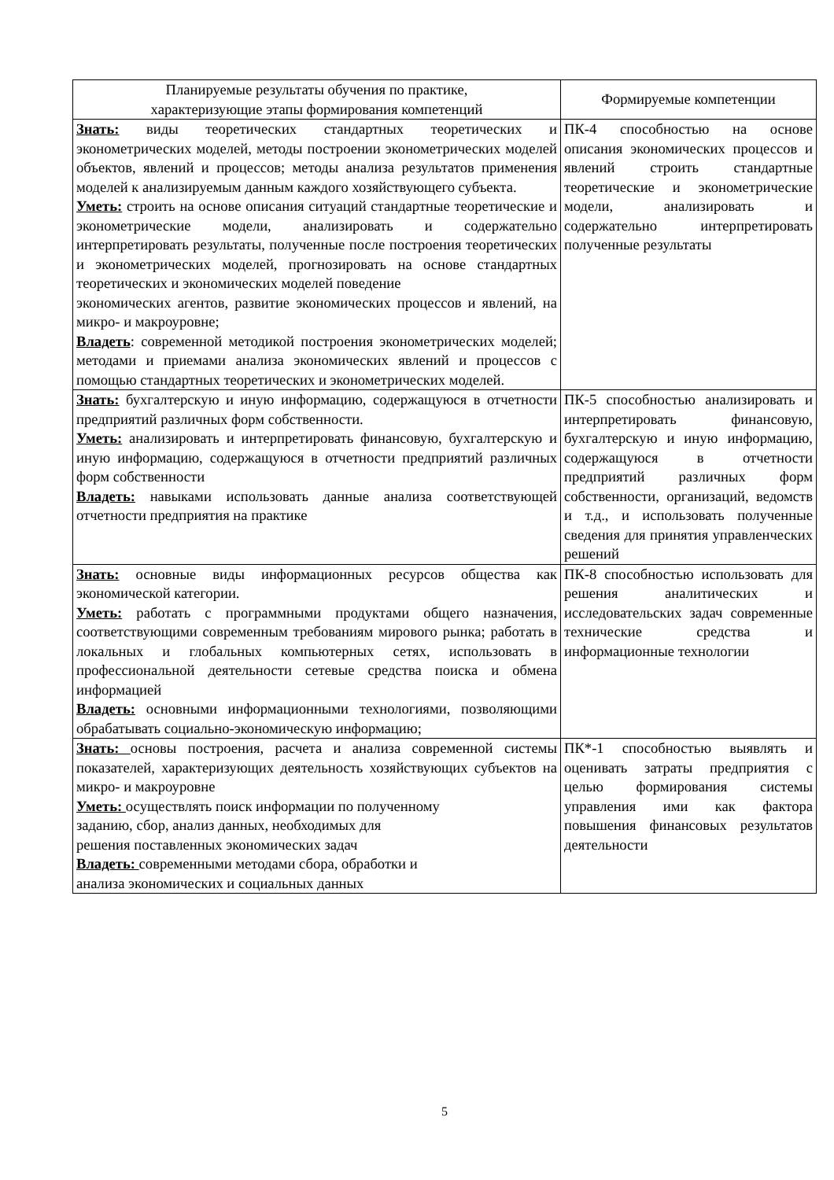| Планируемые результаты обучения по практике, характеризующие этапы формирования компетенций | Формируемые компетенции |
| --- | --- |
| Знать: виды теоретических стандартных теоретических и эконометрических моделей, методы построении эконометрических моделей объектов, явлений и процессов; методы анализа результатов применения моделей к анализируемым данным каждого хозяйствующего субъекта. Уметь: строить на основе описания ситуаций стандартные теоретические и эконометрические модели, анализировать и содержательно интерпретировать результаты, полученные после построения теоретических и эконометрических моделей, прогнозировать на основе стандартных теоретических и экономических моделей поведение экономических агентов, развитие экономических процессов и явлений, на микро- и макроуровне; Владеть : современной методикой построения эконометрических моделей; методами и приемами анализа экономических явлений и процессов с помощью стандартных теоретических и эконометрических моделей. | ПК-4 способностью на основе описания экономических процессов и явлений строить стандартные теоретические и эконометрические модели, анализировать и содержательно интерпретировать полученные результаты |
| Знать: бухгалтерскую и иную информацию, содержащуюся в отчетности предприятий различных форм собственности. Уметь: анализировать и интерпретировать финансовую, бухгалтерскую и иную информацию, содержащуюся в отчетности предприятий различных форм собственности Владеть: навыками использовать данные анализа соответствующей отчетности предприятия на практике | ПК-5 способностью анализировать и интерпретировать финансовую, бухгалтерскую и иную информацию, содержащуюся в отчетности предприятий различных форм собственности, организаций, ведомств и т.д., и использовать полученные сведения для принятия управленческих решений |
| Знать: основные виды информационных ресурсов общества как экономической категории. Уметь: работать с программными продуктами общего назначения, соответствующими современным требованиям мирового рынка; работать в локальных и глобальных компьютерных сетях, использовать в профессиональной деятельности сетевые средства поиска и обмена информацией Владеть: основными информационными технологиями, позволяющими обрабатывать социально-экономическую информацию; | ПК-8 способностью использовать для решения аналитических и исследовательских задач современные технические средства и информационные технологии |
| Знать: основы построения, расчета и анализа современной системы показателей, характеризующих деятельность хозяйствующих субъектов на микро- и макроуровне Уметь: осуществлять поиск информации по полученному заданию, сбор, анализ данных, необходимых для решения поставленных экономических задач Владеть: современными методами сбора, обработки и анализа экономических и социальных данных | ПК*-1 способностью выявлять и оценивать затраты предприятия с целью формирования системы управления ими как фактора повышения финансовых результатов деятельности |
5